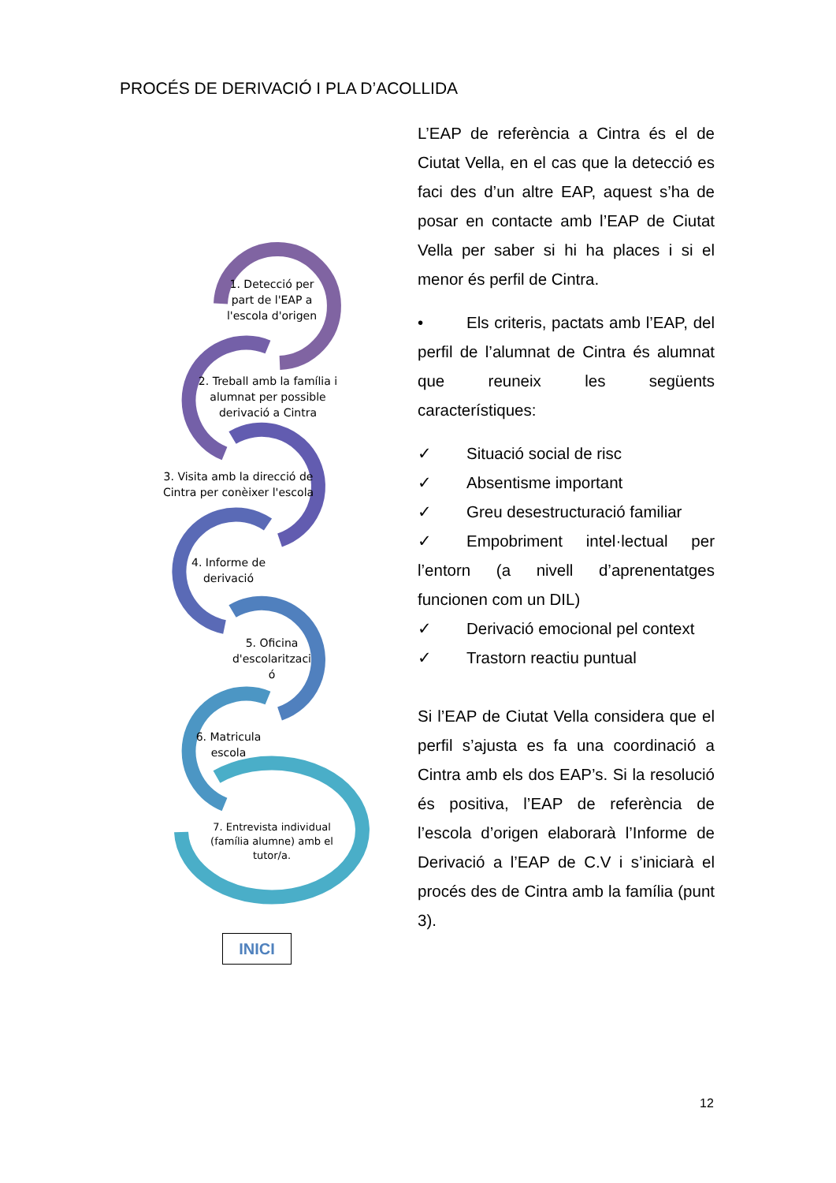PROCÉS DE DERIVACIÓ I PLA D’ACOLLIDA
1. Detecció per part de l'EAP a l'escola d'origen
2. Treball amb la família i alumnat per possible derivació a Cintra
3. Visita amb la direcció de Cintra per conèixer l'escola
4. Informe de derivació
5. Oficina d'escolaritzaci ó
6. Matricula escola
7. Entrevista individual (família alumne) amb el tutor/a.
INICI
L’EAP de referència a Cintra és el de Ciutat Vella, en el cas que la detecció es faci des d’un altre EAP, aquest s’ha de posar en contacte amb l’EAP de Ciutat Vella per saber si hi ha places i si el menor és perfil de Cintra.
• Els criteris, pactats amb l’EAP, del perfil de l’alumnat de Cintra és alumnat que reuneix les següents característiques:
✓ Situació social de risc
✓ Absentisme important
✓ Greu desestructuració familiar
✓ Empobriment intel·lectual per l’entorn (a nivell d’aprenentatges funcionen com un DIL)
✓ Derivació emocional pel context
✓ Trastorn reactiu puntual
Si l’EAP de Ciutat Vella considera que el perfil s’ajusta es fa una coordinació a Cintra amb els dos EAP’s. Si la resolució és positiva, l’EAP de referència de l’escola d’origen elaborarà l’Informe de Derivació a l’EAP de C.V i s’iniciarà el procés des de Cintra amb la família (punt 3).
12